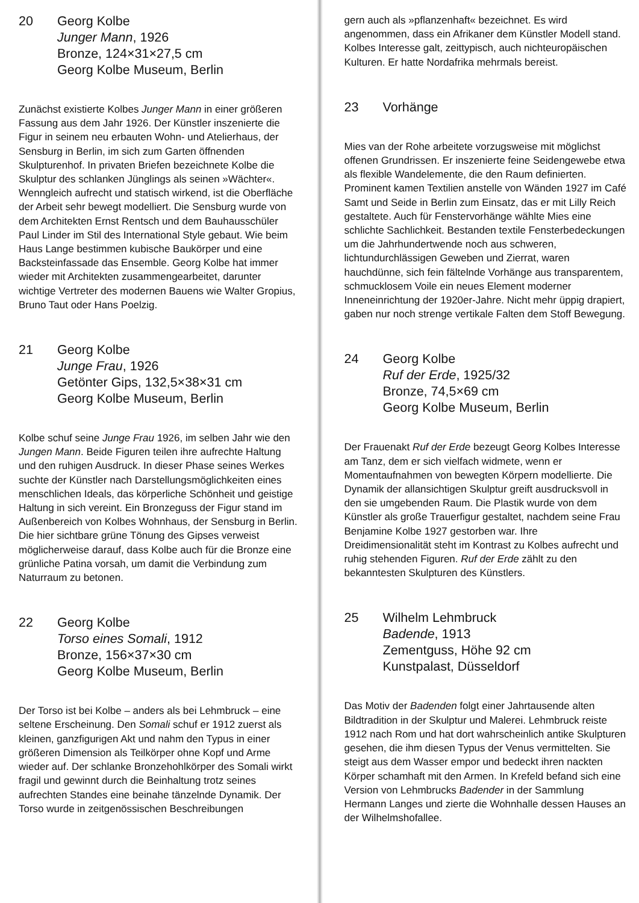20 Georg Kolbe
Junger Mann, 1926
Bronze, 124×31×27,5 cm
Georg Kolbe Museum, Berlin
Zunächst existierte Kolbes Junger Mann in einer größeren Fassung aus dem Jahr 1926. Der Künstler inszenierte die Figur in seinem neu erbauten Wohn- und Atelierhaus, der Sensburg in Berlin, im sich zum Garten öffnenden Skulpturenhof. In privaten Briefen bezeichnete Kolbe die Skulptur des schlanken Jünglings als seinen »Wächter«. Wenngleich aufrecht und statisch wirkend, ist die Oberfläche der Arbeit sehr bewegt modelliert. Die Sensburg wurde von dem Architekten Ernst Rentsch und dem Bauhausschüler Paul Linder im Stil des International Style gebaut. Wie beim Haus Lange bestimmen kubische Baukörper und eine Backsteinfassade das Ensemble. Georg Kolbe hat immer wieder mit Architekten zusammengearbeitet, darunter wichtige Vertreter des modernen Bauens wie Walter Gropius, Bruno Taut oder Hans Poelzig.
21 Georg Kolbe
Junge Frau, 1926
Getönter Gips, 132,5×38×31 cm
Georg Kolbe Museum, Berlin
Kolbe schuf seine Junge Frau 1926, im selben Jahr wie den Jungen Mann. Beide Figuren teilen ihre aufrechte Haltung und den ruhigen Ausdruck. In dieser Phase seines Werkes suchte der Künstler nach Darstellungsmöglichkeiten eines menschlichen Ideals, das körperliche Schönheit und geistige Haltung in sich vereint. Ein Bronzeguss der Figur stand im Außenbereich von Kolbes Wohnhaus, der Sensburg in Berlin. Die hier sichtbare grüne Tönung des Gipses verweist möglicherweise darauf, dass Kolbe auch für die Bronze eine grünliche Patina vorsah, um damit die Verbindung zum Naturraum zu betonen.
22 Georg Kolbe
Torso eines Somali, 1912
Bronze, 156×37×30 cm
Georg Kolbe Museum, Berlin
Der Torso ist bei Kolbe – anders als bei Lehmbruck – eine seltene Erscheinung. Den Somali schuf er 1912 zuerst als kleinen, ganzfigurigen Akt und nahm den Typus in einer größeren Dimension als Teilkörper ohne Kopf und Arme wieder auf. Der schlanke Bronzehohlkörper des Somali wirkt fragil und gewinnt durch die Beinhaltung trotz seines aufrechten Standes eine beinahe tänzelnde Dynamik. Der Torso wurde in zeitgenössischen Beschreibungen
gern auch als »pflanzenhaft« bezeichnet. Es wird angenommen, dass ein Afrikaner dem Künstler Modell stand. Kolbes Interesse galt, zeittypisch, auch nichteuropäischen Kulturen. Er hatte Nordafrika mehrmals bereist.
23 Vorhänge
Mies van der Rohe arbeitete vorzugsweise mit möglichst offenen Grundrissen. Er inszenierte feine Seidengewebe etwa als flexible Wandelemente, die den Raum definierten. Prominent kamen Textilien anstelle von Wänden 1927 im Café Samt und Seide in Berlin zum Einsatz, das er mit Lilly Reich gestaltete. Auch für Fenstervorhänge wählte Mies eine schlichte Sachlichkeit. Bestanden textile Fensterbedeckungen um die Jahrhundertwende noch aus schweren, lichtundurchlässigen Geweben und Zierrat, waren hauchdünne, sich fein fältelnde Vorhänge aus transparentem, schmucklosem Voile ein neues Element moderner Inneneinrichtung der 1920er-Jahre. Nicht mehr üppig drapiert, gaben nur noch strenge vertikale Falten dem Stoff Bewegung.
24 Georg Kolbe
Ruf der Erde, 1925/32
Bronze, 74,5×69 cm
Georg Kolbe Museum, Berlin
Der Frauenakt Ruf der Erde bezeugt Georg Kolbes Interesse am Tanz, dem er sich vielfach widmete, wenn er Momentaufnahmen von bewegten Körpern modellierte. Die Dynamik der allansichtigen Skulptur greift ausdrucksvoll in den sie umgebenden Raum. Die Plastik wurde von dem Künstler als große Trauerfigur gestaltet, nachdem seine Frau Benjamine Kolbe 1927 gestorben war. Ihre Dreidimensionalität steht im Kontrast zu Kolbes aufrecht und ruhig stehenden Figuren. Ruf der Erde zählt zu den bekanntesten Skulpturen des Künstlers.
25 Wilhelm Lehmbruck
Badende, 1913
Zementguss, Höhe 92 cm
Kunstpalast, Düsseldorf
Das Motiv der Badenden folgt einer Jahrtausende alten Bildtradition in der Skulptur und Malerei. Lehmbruck reiste 1912 nach Rom und hat dort wahrscheinlich antike Skulpturen gesehen, die ihm diesen Typus der Venus vermittelten. Sie steigt aus dem Wasser empor und bedeckt ihren nackten Körper schamhaft mit den Armen. In Krefeld befand sich eine Version von Lehmbrucks Badender in der Sammlung Hermann Langes und zierte die Wohnhalle dessen Hauses an der Wilhelmshofallee.